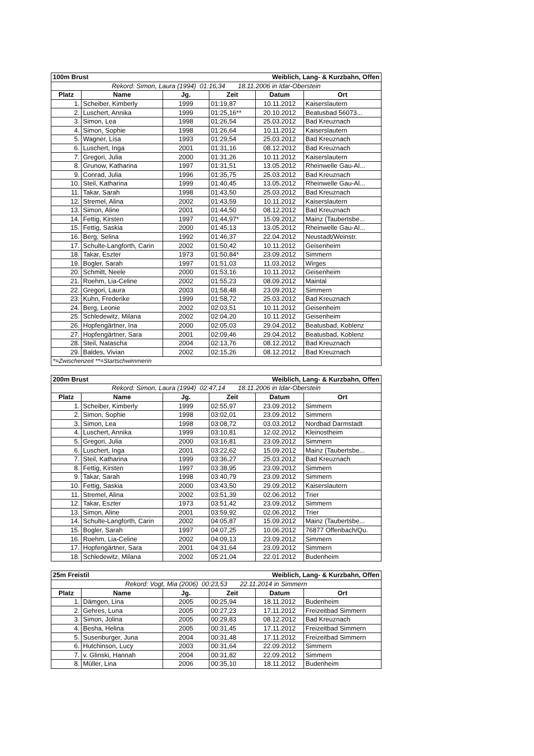| 100m Brust | | | Weiblich, Lang- & Kurzbahn, Offen | | |
| Rekord: Simon, Laura (1994) 01:16,34 18.11.2006 in Idar-Oberstein | | | | | |
| Platz | Name | Jg. | Zeit | Datum | Ort |
| 1. | Scheiber, Kimberly | 1999 | 01:19,87 | 10.11.2012 | Kaiserslautern |
| 2. | Luschert, Annika | 1999 | 01:25,16** | 20.10.2012 | Beatusbad 56073... |
| 3. | Simon, Lea | 1998 | 01:26,54 | 25.03.2012 | Bad Kreuznach |
| 4. | Simon, Sophie | 1998 | 01:26,64 | 10.11.2012 | Kaiserslautern |
| 5. | Wagner, Lisa | 1993 | 01:29,54 | 25.03.2012 | Bad Kreuznach |
| 6. | Luschert, Inga | 2001 | 01:31,16 | 08.12.2012 | Bad Kreuznach |
| 7. | Gregori, Julia | 2000 | 01:31,26 | 10.11.2012 | Kaiserslautern |
| 8. | Grunow, Katharina | 1997 | 01:31,51 | 13.05.2012 | Rheinwelle Gau-Al... |
| 9. | Conrad, Julia | 1996 | 01:35,75 | 25.03.2012 | Bad Kreuznach |
| 10. | Steil, Katharina | 1999 | 01:40,45 | 13.05.2012 | Rheinwelle Gau-Al... |
| 11. | Takar, Sarah | 1998 | 01:43,50 | 25.03.2012 | Bad Kreuznach |
| 12. | Stremel, Alina | 2002 | 01:43,59 | 10.11.2012 | Kaiserslautern |
| 13. | Simon, Aline | 2001 | 01:44,50 | 08.12.2012 | Bad Kreuznach |
| 14. | Fettig, Kirsten | 1997 | 01:44,97* | 15.09.2012 | Mainz (Taubertsbe... |
| 15. | Fettig, Saskia | 2000 | 01:45,13 | 13.05.2012 | Rheinwelle Gau-Al... |
| 16. | Berg, Selina | 1992 | 01:46,37 | 22.04.2012 | Neustadt/Weinstr. |
| 17. | Schulte-Langforth, Carin | 2002 | 01:50,42 | 10.11.2012 | Geisenheim |
| 18. | Takar, Eszter | 1973 | 01:50,84* | 23.09.2012 | Simmern |
| 19. | Bogler, Sarah | 1997 | 01:51,03 | 11.03.2012 | Wirges |
| 20. | Schmitt, Neele | 2000 | 01:53,16 | 10.11.2012 | Geisenheim |
| 21. | Roehm, Lia-Celine | 2002 | 01:55,23 | 08.09.2012 | Maintal |
| 22. | Gregori, Laura | 2003 | 01:58,48 | 23.09.2012 | Simmern |
| 23. | Kuhn, Frederike | 1999 | 01:58,72 | 25.03.2012 | Bad Kreuznach |
| 24. | Berg, Leonie | 2002 | 02:03,51 | 10.11.2012 | Geisenheim |
| 25. | Schledewitz, Milana | 2002 | 02:04,20 | 10.11.2012 | Geisenheim |
| 26. | Hopfengärtner, Ina | 2000 | 02:05,03 | 29.04.2012 | Beatusbad, Koblenz |
| 27. | Hopfengärtner, Sara | 2001 | 02:09,46 | 29.04.2012 | Beatusbad, Koblenz |
| 28. | Steil, Natascha | 2004 | 02:13,76 | 08.12.2012 | Bad Kreuznach |
| 29. | Baldes, Vivian | 2002 | 02:15,26 | 08.12.2012 | Bad Kreuznach |
| *=Zwischenzeit **=Startschwimmerin | | | | | |
| 200m Brust | | | Weiblich, Lang- & Kurzbahn, Offen | | |
| Rekord: Simon, Laura (1994) 02:47,14 18.11.2006 in Idar-Oberstein | | | | | |
| Platz | Name | Jg. | Zeit | Datum | Ort |
| 1. | Scheiber, Kimberly | 1999 | 02:55,97 | 23.09.2012 | Simmern |
| 2. | Simon, Sophie | 1998 | 03:02,01 | 23.09.2012 | Simmern |
| 3. | Simon, Lea | 1998 | 03:08,72 | 03.03.2012 | Nordbad Darmstadt |
| 4. | Luschert, Annika | 1999 | 03:10,81 | 12.02.2012 | Kleinostheim |
| 5. | Gregori, Julia | 2000 | 03:16,81 | 23.09.2012 | Simmern |
| 6. | Luschert, Inga | 2001 | 03:22,62 | 15.09.2012 | Mainz (Taubertsbe... |
| 7. | Steil, Katharina | 1999 | 03:36,27 | 25.03.2012 | Bad Kreuznach |
| 8. | Fettig, Kirsten | 1997 | 03:38,95 | 23.09.2012 | Simmern |
| 9. | Takar, Sarah | 1998 | 03:40,79 | 23.09.2012 | Simmern |
| 10. | Fettig, Saskia | 2000 | 03:43,50 | 29.09.2012 | Kaiserslautern |
| 11. | Stremel, Alina | 2002 | 03:51,39 | 02.06.2012 | Trier |
| 12. | Takar, Eszter | 1973 | 03:51,42 | 23.09.2012 | Simmern |
| 13. | Simon, Aline | 2001 | 03:59,92 | 02.06.2012 | Trier |
| 14. | Schulte-Langforth, Carin | 2002 | 04:05,87 | 15.09.2012 | Mainz (Taubertsbe... |
| 15. | Bogler, Sarah | 1997 | 04:07,25 | 10.06.2012 | 76877 Offenbach/Qu. |
| 16. | Roehm, Lia-Celine | 2002 | 04:09,13 | 23.09.2012 | Simmern |
| 17. | Hopfengärtner, Sara | 2001 | 04:31,64 | 23.09.2012 | Simmern |
| 18. | Schledewitz, Milana | 2002 | 05:21,04 | 22.01.2012 | Budenheim |
| 25m Freistil | | | Weiblich, Lang- & Kurzbahn, Offen | | |
| Rekord: Vogt, Mia (2006) 00:23,53 22.11.2014 in Simmern | | | | | |
| Platz | Name | Jg. | Zeit | Datum | Ort |
| 1. | Dämgen, Lina | 2005 | 00:25,94 | 18.11.2012 | Budenheim |
| 2. | Gehres, Luna | 2005 | 00:27,23 | 17.11.2012 | Freizeitbad Simmern |
| 3. | Simon, Jolina | 2005 | 00:29,83 | 08.12.2012 | Bad Kreuznach |
| 4. | Besha, Helina | 2005 | 00:31,45 | 17.11.2012 | Freizeitbad Simmern |
| 5. | Susenburger, Juna | 2004 | 00:31,48 | 17.11.2012 | Freizeitbad Simmern |
| 6. | Hutchinson, Lucy | 2003 | 00:31,64 | 22.09.2012 | Simmern |
| 7. | v. Glinski, Hannah | 2004 | 00:31,82 | 22.09.2012 | Simmern |
| 8. | Müller, Lina | 2006 | 00:35,10 | 18.11.2012 | Budenheim |